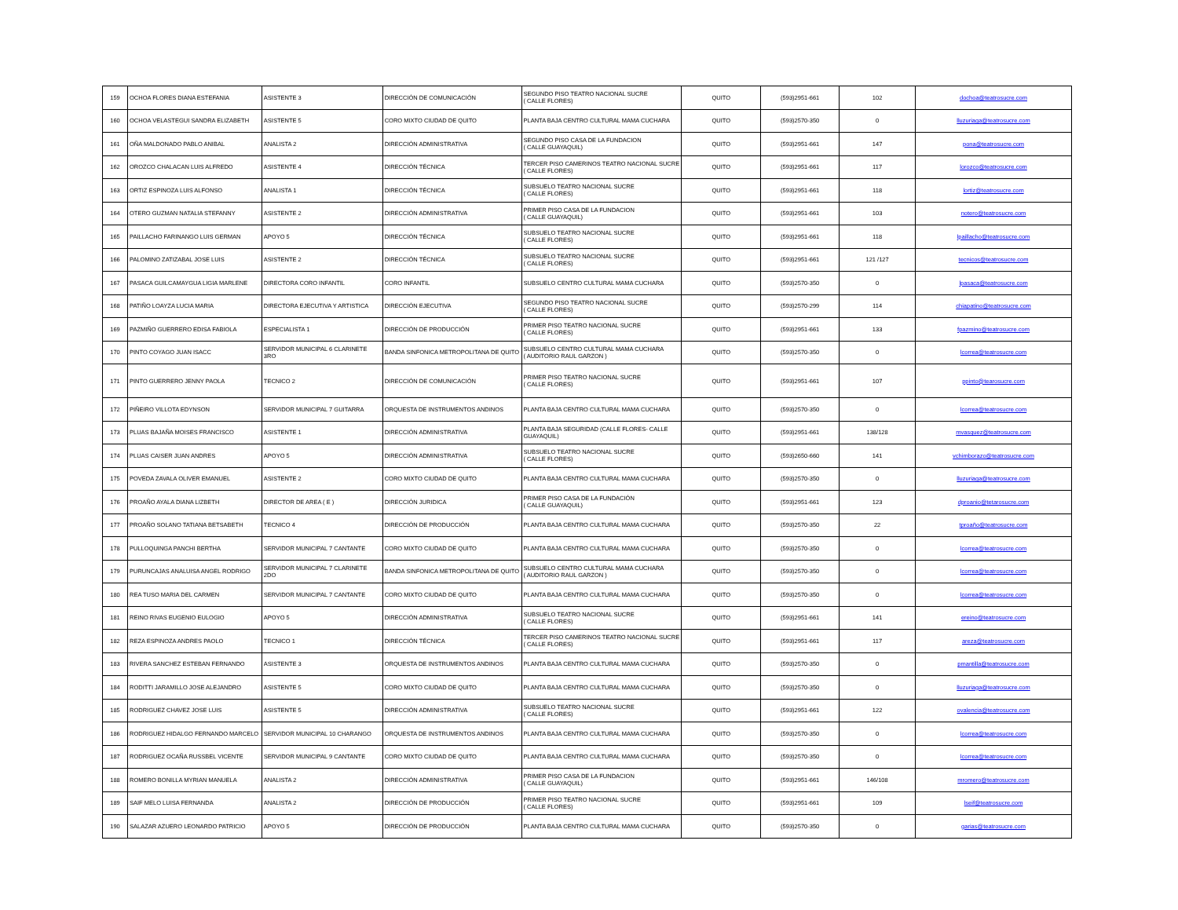| 159 | OCHOA FLORES DIANA ESTEFANIA | ASISTENTE 3 | DIRECCIÓN DE COMUNICACIÓN | SEGUNDO PISO TEATRO NACIONAL SUCRE ( CALLE FLORES) | QUITO | (593)2951-661 | 102 | dochoa@teatrosucre.com |
| 160 | OCHOA VELASTEGUI SANDRA ELIZABETH | ASISTENTE 5 | CORO MIXTO CIUDAD DE QUITO | PLANTA BAJA CENTRO CULTURAL MAMA CUCHARA | QUITO | (593)2570-350 | 0 | lluzuriaga@teatrosucre.com |
| 161 | OÑA MALDONADO PABLO ANIBAL | ANALISTA 2 | DIRECCIÓN ADMINISTRATIVA | SEGUNDO PISO CASA DE LA FUNDACION ( CALLE GUAYAQUIL) | QUITO | (593)2951-661 | 147 | pona@teatrosucre.com |
| 162 | OROZCO CHALACAN LUIS ALFREDO | ASISTENTE 4 | DIRECCIÓN TÉCNICA | TERCER PISO CAMERINOS TEATRO NACIONAL SUCRE ( CALLE FLORES) | QUITO | (593)2951-661 | 117 | lorozco@teatrosucre.com |
| 163 | ORTIZ ESPINOZA LUIS ALFONSO | ANALISTA 1 | DIRECCIÓN TÉCNICA | SUBSUELO TEATRO NACIONAL SUCRE ( CALLE FLORES) | QUITO | (593)2951-661 | 118 | lortiz@teatrosucre.com |
| 164 | OTERO GUZMAN NATALIA STEFANNY | ASISTENTE 2 | DIRECCIÓN ADMINISTRATIVA | PRIMER PISO CASA DE LA FUNDACION ( CALLE GUAYAQUIL) | QUITO | (593)2951-661 | 103 | notero@teatrosucre.com |
| 165 | PAILLACHO FARINANGO LUIS GERMAN | APOYO 5 | DIRECCIÓN TÉCNICA | SUBSUELO TEATRO NACIONAL SUCRE ( CALLE FLORES) | QUITO | (593)2951-661 | 118 | lpaillacho@teatrosucre.com |
| 166 | PALOMINO ZATIZABAL JOSE LUIS | ASISTENTE 2 | DIRECCIÓN TÉCNICA | SUBSUELO TEATRO NACIONAL SUCRE ( CALLE FLORES) | QUITO | (593)2951-661 | 121 /127 | tecnicos@teatrosucre.com |
| 167 | PASACA GUILCAMAYGUA LIGIA MARLENE | DIRECTORA CORO INFANTIL | CORO INFANTIL | SUBSUELO CENTRO CULTURAL MAMA CUCHARA | QUITO | (593)2570-350 | 0 | lpasaca@teatrosucre.com |
| 168 | PATIÑO LOAYZA LUCIA MARIA | DIRECTORA EJECUTIVA Y ARTISTICA | DIRECCIÓN EJECUTIVA | SEGUNDO PISO TEATRO NACIONAL SUCRE ( CALLE FLORES) | QUITO | (593)2570-299 | 114 | chiapatino@teatrosucre.com |
| 169 | PAZMIÑO GUERRERO EDISA FABIOLA | ESPECIALISTA 1 | DIRECCIÓN DE PRODUCCIÓN | PRIMER PISO TEATRO NACIONAL SUCRE ( CALLE FLORES) | QUITO | (593)2951-661 | 133 | fpazmino@teatrosucre.com |
| 170 | PINTO COYAGO JUAN ISACC | SERVIDOR MUNICIPAL 6 CLARINETE 3RO | BANDA SINFONICA METROPOLITANA DE QUITO | SUBSUELO CENTRO CULTURAL MAMA CUCHARA ( AUDITORIO RAUL GARZON ) | QUITO | (593)2570-350 | 0 | lcorrea@teatrosucre.com |
| 171 | PINTO GUERRERO JENNY PAOLA | TECNICO 2 | DIRECCIÓN DE COMUNICACIÓN | PRIMER PISO TEATRO NACIONAL SUCRE ( CALLE FLORES) | QUITO | (593)2951-661 | 107 | ppinto@tearosucre.com |
| 172 | PIÑEIRO VILLOTA EDYNSON | SERVIDOR MUNICIPAL 7 GUITARRA | ORQUESTA DE INSTRUMENTOS ANDINOS | PLANTA BAJA CENTRO CULTURAL MAMA CUCHARA | QUITO | (593)2570-350 | 0 | lcorrea@teatrosucre.com |
| 173 | PLUAS BAJAÑA MOISES FRANCISCO | ASISTENTE 1 | DIRECCIÓN ADMINISTRATIVA | PLANTA BAJA SEGURIDAD (CALLE FLORES- CALLE GUAYAQUIL) | QUITO | (593)2951-661 | 138/128 | mvasquez@teatrosucre.com |
| 174 | PLUAS CAISER JUAN ANDRES | APOYO 5 | DIRECCIÓN ADMINISTRATIVA | SUBSUELO TEATRO NACIONAL SUCRE ( CALLE FLORES) | QUITO | (593)2650-660 | 141 | vchimborazo@teatrosucre.com |
| 175 | POVEDA ZAVALA OLIVER EMANUEL | ASISTENTE 2 | CORO MIXTO CIUDAD DE QUITO | PLANTA BAJA CENTRO CULTURAL MAMA CUCHARA | QUITO | (593)2570-350 | 0 | lluzuriaga@teatrosucre.com |
| 176 | PROAÑO AYALA DIANA LIZBETH | DIRECTOR DE AREA ( E ) | DIRECCIÓN JURIDICA | PRIMER PISO CASA DE LA FUNDACIÓN ( CALLE GUAYAQUIL) | QUITO | (593)2951-661 | 123 | dproanio@tetarosucre.com |
| 177 | PROAÑO SOLANO TATIANA BETSABETH | TECNICO 4 | DIRECCIÓN DE PRODUCCIÓN | PLANTA BAJA CENTRO CULTURAL MAMA CUCHARA | QUITO | (593)2570-350 | 22 | tproaño@teatrosucre.com |
| 178 | PULLOQUINGA PANCHI BERTHA | SERVIDOR MUNICIPAL 7 CANTANTE | CORO MIXTO CIUDAD DE QUITO | PLANTA BAJA CENTRO CULTURAL MAMA CUCHARA | QUITO | (593)2570-350 | 0 | lcorrea@teatrosucre.com |
| 179 | PURUNCAJAS ANALUISA ANGEL RODRIGO | SERVIDOR MUNICIPAL 7 CLARINETE 2DO | BANDA SINFONICA METROPOLITANA DE QUITO | SUBSUELO CENTRO CULTURAL MAMA CUCHARA ( AUDITORIO RAUL GARZON ) | QUITO | (593)2570-350 | 0 | lcorrea@teatrosucre.com |
| 180 | REA TUSO MARIA DEL CARMEN | SERVIDOR MUNICIPAL 7 CANTANTE | CORO MIXTO CIUDAD DE QUITO | PLANTA BAJA CENTRO CULTURAL MAMA CUCHARA | QUITO | (593)2570-350 | 0 | lcorrea@teatrosucre.com |
| 181 | REINO RIVAS EUGENIO EULOGIO | APOYO 5 | DIRECCIÓN ADMINISTRATIVA | SUBSUELO TEATRO NACIONAL SUCRE ( CALLE FLORES) | QUITO | (593)2951-661 | 141 | ereino@teatrosucre.com |
| 182 | REZA ESPINOZA ANDRES PAOLO | TECNICO 1 | DIRECCIÓN TÉCNICA | TERCER PISO CAMERINOS TEATRO NACIONAL SUCRE ( CALLE FLORES) | QUITO | (593)2951-661 | 117 | areza@teatrosucre.com |
| 183 | RIVERA SANCHEZ ESTEBAN FERNANDO | ASISTENTE 3 | ORQUESTA DE INSTRUMENTOS ANDINOS | PLANTA BAJA CENTRO CULTURAL MAMA CUCHARA | QUITO | (593)2570-350 | 0 | pmantilla@teatrosucre.com |
| 184 | RODITTI JARAMILLO JOSE ALEJANDRO | ASISTENTE 5 | CORO MIXTO CIUDAD DE QUITO | PLANTA BAJA CENTRO CULTURAL MAMA CUCHARA | QUITO | (593)2570-350 | 0 | lluzuriaga@teatrosucre.com |
| 185 | RODRIGUEZ CHAVEZ JOSE LUIS | ASISTENTE 5 | DIRECCIÓN ADMINISTRATIVA | SUBSUELO TEATRO NACIONAL SUCRE ( CALLE FLORES) | QUITO | (593)2951-661 | 122 | ovalencia@teatrosucre.com |
| 186 | RODRIGUEZ HIDALGO FERNANDO MARCELO | SERVIDOR MUNICIPAL 10 CHARANGO | ORQUESTA DE INSTRUMENTOS ANDINOS | PLANTA BAJA CENTRO CULTURAL MAMA CUCHARA | QUITO | (593)2570-350 | 0 | lcorrea@teatrosucre.com |
| 187 | RODRIGUEZ OCAÑA RUSSBEL VICENTE | SERVIDOR MUNICIPAL 9 CANTANTE | CORO MIXTO CIUDAD DE QUITO | PLANTA BAJA CENTRO CULTURAL MAMA CUCHARA | QUITO | (593)2570-350 | 0 | lcorrea@teatrosucre.com |
| 188 | ROMERO BONILLA MYRIAN MANUELA | ANALISTA 2 | DIRECCIÓN ADMINISTRATIVA | PRIMER PISO CASA DE LA FUNDACION ( CALLE GUAYAQUIL) | QUITO | (593)2951-661 | 146/108 | mromero@teatrosucre.com |
| 189 | SAIF MELO LUISA FERNANDA | ANALISTA 2 | DIRECCIÓN DE PRODUCCIÓN | PRIMER PISO TEATRO NACIONAL SUCRE ( CALLE FLORES) | QUITO | (593)2951-661 | 109 | lseif@teatrosucre.com |
| 190 | SALAZAR AZUERO LEONARDO PATRICIO | APOYO 5 | DIRECCIÓN DE PRODUCCIÓN | PLANTA BAJA CENTRO CULTURAL MAMA CUCHARA | QUITO | (593)2570-350 | 0 | garias@teatrosucre.com |